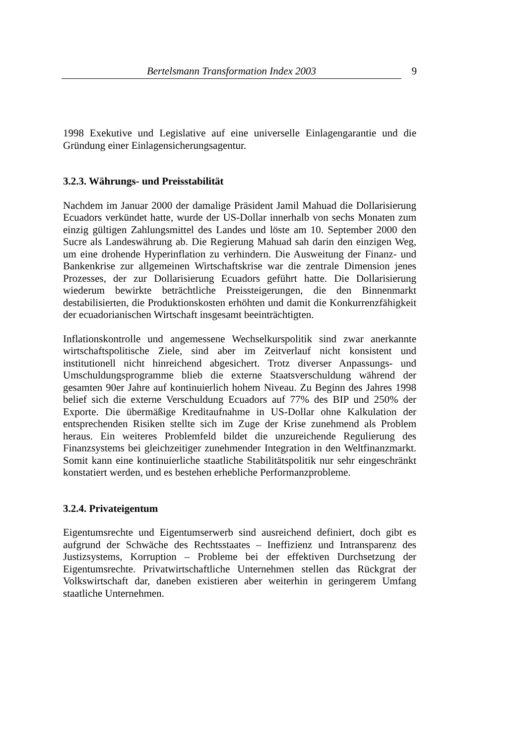Bertelsmann Transformation Index 2003 9
1998 Exekutive und Legislative auf eine universelle Einlagengarantie und die Gründung einer Einlagensicherungsagentur.
3.2.3. Währungs- und Preisstabilität
Nachdem im Januar 2000 der damalige Präsident Jamil Mahuad die Dollarisierung Ecuadors verkündet hatte, wurde der US-Dollar innerhalb von sechs Monaten zum einzig gültigen Zahlungsmittel des Landes und löste am 10. September 2000 den Sucre als Landeswährung ab. Die Regierung Mahuad sah darin den einzigen Weg, um eine drohende Hyperinflation zu verhindern. Die Ausweitung der Finanz- und Bankenkrise zur allgemeinen Wirtschaftskrise war die zentrale Dimension jenes Prozesses, der zur Dollarisierung Ecuadors geführt hatte. Die Dollarisierung wiederum bewirkte beträchtliche Preissteigerungen, die den Binnenmarkt destabilisierten, die Produktionskosten erhöhten und damit die Konkurrenzfähigkeit der ecuadorianischen Wirtschaft insgesamt beeinträchtigten.
Inflationskontrolle und angemessene Wechselkurspolitik sind zwar anerkannte wirtschaftspolitische Ziele, sind aber im Zeitverlauf nicht konsistent und institutionell nicht hinreichend abgesichert. Trotz diverser Anpassungs- und Umschuldungsprogramme blieb die externe Staatsverschuldung während der gesamten 90er Jahre auf kontinuierlich hohem Niveau. Zu Beginn des Jahres 1998 belief sich die externe Verschuldung Ecuadors auf 77% des BIP und 250% der Exporte. Die übermäßige Kreditaufnahme in US-Dollar ohne Kalkulation der entsprechenden Risiken stellte sich im Zuge der Krise zunehmend als Problem heraus. Ein weiteres Problemfeld bildet die unzureichende Regulierung des Finanzsystems bei gleichzeitiger zunehmender Integration in den Weltfinanzmarkt. Somit kann eine kontinuierliche staatliche Stabilitätspolitik nur sehr eingeschränkt konstatiert werden, und es bestehen erhebliche Performanzprobleme.
3.2.4. Privateigentum
Eigentumsrechte und Eigentumserwerb sind ausreichend definiert, doch gibt es aufgrund der Schwäche des Rechtsstaates – Ineffizienz und Intransparenz des Justizsystems, Korruption – Probleme bei der effektiven Durchsetzung der Eigentumsrechte. Privatwirtschaftliche Unternehmen stellen das Rückgrat der Volkswirtschaft dar, daneben existieren aber weiterhin in geringerem Umfang staatliche Unternehmen.